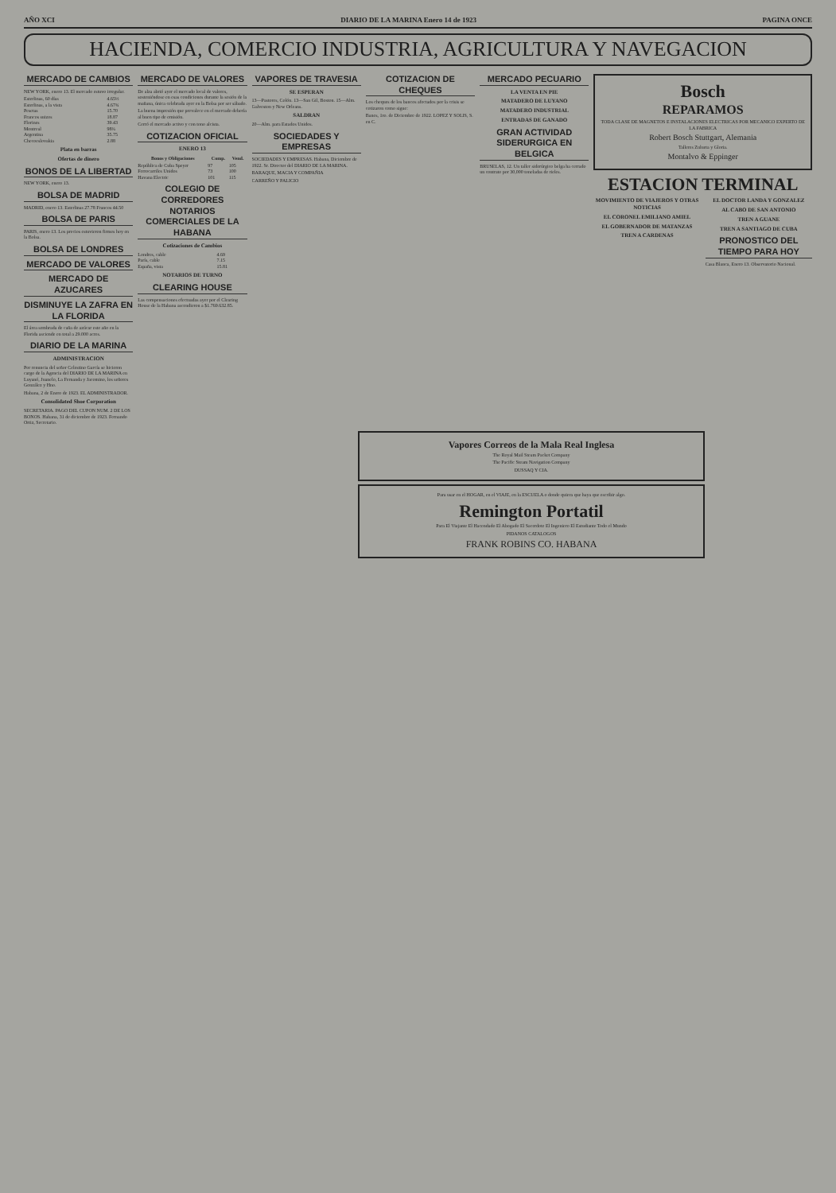AÑO XCI DIARIO DE LA MARINA Enero 14 de 1923 PAGINA ONCE
HACIENDA, COMERCIO INDUSTRIA, AGRICULTURA Y NAVEGACION
MERCADO DE CAMBIOS
NEW YORK, enero 13. El mercado estuvo irregular.
| Esterlinas, 60 días | 4.65½ |
| Esterlinas, a la vista | 4.67¾ |
| Pesetas | 15.70 |
| Francos suizos | 18.87 |
| Florines | 39.43 |
| Montreal | 98¾ |
| Argentina | 35.75 |
| Checoeslovakia | 2.88 |
Plata en barras
Ofertas de dinero
BONOS DE LA LIBERTAD
NEW YORK, enero 13.
BOLSA DE MADRID
MADRID, enero 13. Esterlinas 27.78 Francos 44.50
BOLSA DE PARIS
PARIS, enero 13. Los precios estuvieron firmes hoy en la Bolsa.
BOLSA DE LONDRES
MERCADO DE VALORES
MERCADO DE AZUCARES
DISMINUYE LA ZAFRA EN LA FLORIDA
El área sembrada de caña de azúcar este año en la Florida asciende en total a 29.000 acres.
DIARIO DE LA MARINA
ADMINISTRACION
Por renuncia del señor Celestino García se hicieron cargo de la Agencia del DIARIO DE LA MARINA en Luyanó, Juanelo, La Fernanda y Jacomino, los señores González y Hno.
Habana, 2 de Enero de 1923. EL ADMINISTRADOR.
Consolidated Shoe Corporation
SECRETARIA. PAGO DEL CUPON NUM. 2 DE LOS BONOS. Habana, 31 de diciembre de 1923. Fernando Ortiz, Secretario.
MERCADO DE VALORES
De alza abrió ayer el mercado local de valores, sosteniéndose en esas condiciones durante la sesión de la mañana, única celebrada ayer en la Bolsa por ser sábado.
La buena impresión que prevalece en el mercado debería al buen tipo de emisión.
Cerró el mercado activo y con tono alcista.
COTIZACION OFICIAL
ENERO 13
| Bonos y Obligaciones | Comp. | Vend. |
| --- | --- | --- |
| República de Cuba Speyer | 97 | 105 |
| Ferrocarriles Unidos | 73 | 100 |
| Havana Electric | 101 | 115 |
COLEGIO DE CORREDORES NOTARIOS COMERCIALES DE LA HABANA
Cotizaciones de Cambios
| Londres, cable | 4.69 |
| París, cable | 7.15 |
| España, vista | 15.81 |
NOTARIOS DE TURNO
CLEARING HOUSE
Las compensaciones efectuadas ayer por el Clearing House de la Habana ascendieron a $1.769.632.85.
VAPORES DE TRAVESIA
SE ESPERAN
13—Pastores, Colón. 13—San Gil, Boston. 15—Alm. Galveston y New Orleans.
SALDRAN
20—Alm. para Estados Unidos.
SOCIEDADES Y EMPRESAS
SOCIEDADES Y EMPRESAS. Habana, Diciembre de 1922. Sr. Director del DIARIO DE LA MARINA.
BARAQUE, MACIA Y COMPAÑIA
CARREÑO Y PALICIO
COTIZACION DE CHEQUES
Los cheques de los bancos afectados por la crisis se cotizaron como sigue:
Banes, 1ro. de Diciembre de 1922. LOPEZ Y SOLIS, S. en C.
MERCADO PECUARIO
LA VENTA EN PIE
MATADERO DE LUYANO
MATADERO INDUSTRIAL
ENTRADAS DE GANADO
GRAN ACTIVIDAD SIDERURGICA EN BELGICA
BRUSELAS, 12. Un taller siderúrgico belga ha cerrado un contrato por 30,000 toneladas de rieles.
Bosch
REPARAMOS
TODA CLASE DE MAGNETOS E INSTALACIONES ELECTRICAS POR MECANICO EXPERTO DE LA FABRICA
Robert Bosch Stuttgart, Alemania
Talleres Zulueta y Gloria.
Montalvo & Eppinger
ESTACION TERMINAL
MOVIMIENTO DE VIAJEROS Y OTRAS NOTICIAS
EL CORONEL EMILIANO AMIEL
EL GOBERNADOR DE MATANZAS
TREN A CARDENAS
EL DOCTOR LANDA Y GONZALEZ
AL CABO DE SAN ANTONIO
TREN A GUANE
TREN A SANTIAGO DE CUBA
PRONOSTICO DEL TIEMPO PARA HOY
Casa Blanca, Enero 13. Observatorio Nacional.
Vapores Correos de la Mala Real Inglesa
The Royal Mail Steam Packet Company
The Pacific Steam Navigation Company
DUSSAQ Y CIA.
Para usar en el HOGAR, en el VIAJE, en la ESCUELA o donde quiera que haya que escribir algo.
Remington Portatil
Para El Viajante El Hacendado El Abogado El Sacerdote El Ingeniero El Estudiante Todo el Mundo
PIDANOS CATALOGOS
FRANK ROBINS CO. HABANA